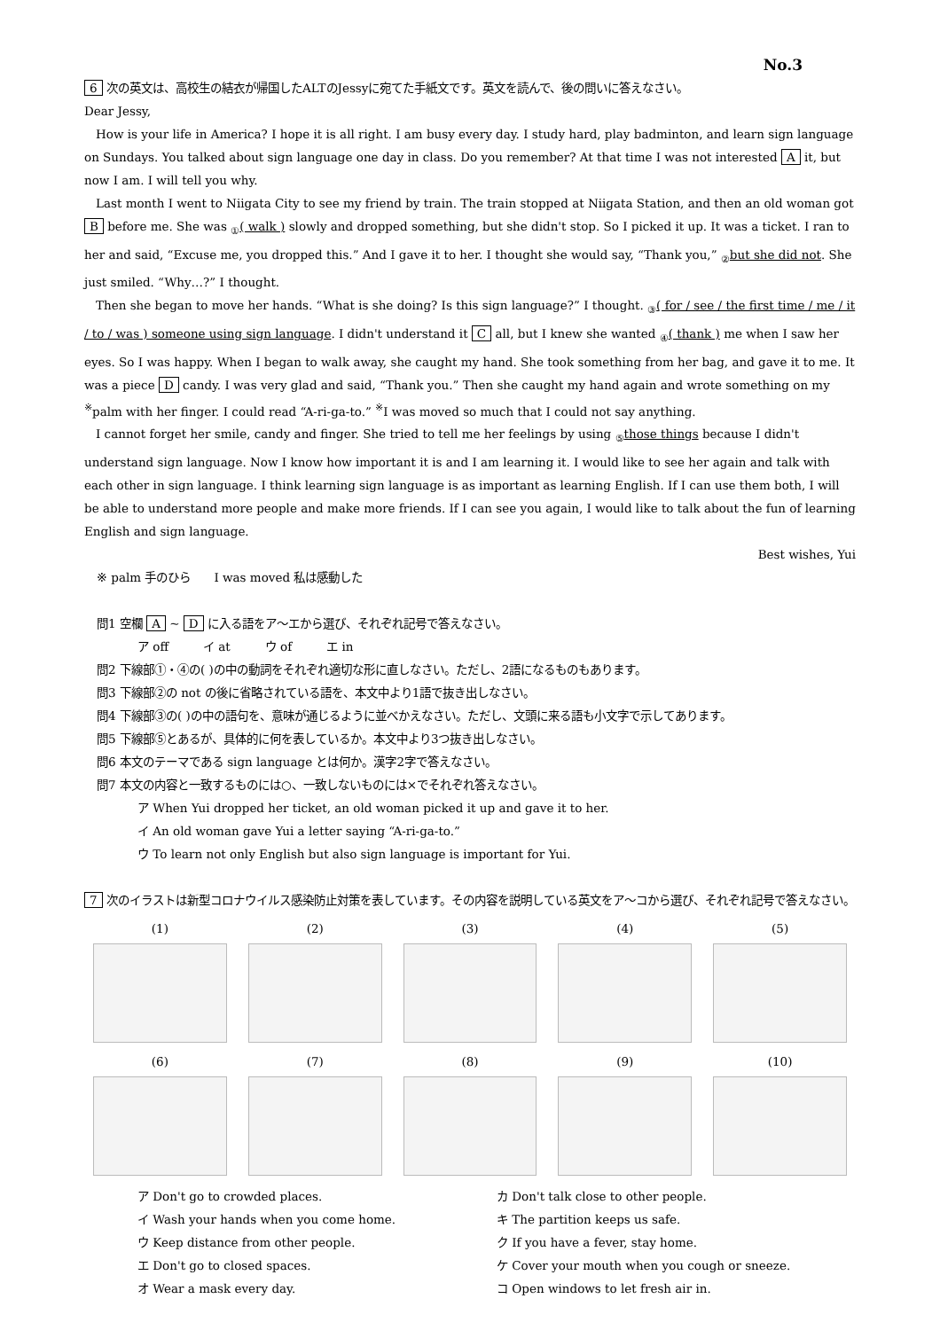No.3
6 次の英文は、高校生の結衣が帰国したALTのJessyに宛てた手紙文です。英文を読んで、後の問いに答えなさい。
Dear Jessy,
How is your life in America? I hope it is all right. I am busy every day. I study hard, play badminton, and learn sign language on Sundays. You talked about sign language one day in class. Do you remember? At that time I was not interested A it, but now I am. I will tell you why.
Last month I went to Niigata City to see my friend by train. The train stopped at Niigata Station, and then an old woman got B before me. She was <sub>①</sub>( walk ) slowly and dropped something, but she didn't stop. So I picked it up. It was a ticket. I ran to her and said, “Excuse me, you dropped this.” And I gave it to her. I thought she would say, “Thank you,” <sub>②</sub>but she did not. She just smiled. “Why…?” I thought.
Then she began to move her hands. “What is she doing? Is this sign language?” I thought. <sub>③</sub>( for / see / the first time / me / it / to / was ) someone using sign language. I didn't understand it C all, but I knew she wanted <sub>④</sub>( thank ) me when I saw her eyes. So I was happy. When I began to walk away, she caught my hand. She took something from her bag, and gave it to me. It was a piece D candy. I was very glad and said, “Thank you.” Then she caught my hand again and wrote something on my <sup>※</sup>palm with her finger. I could read “A-ri-ga-to.” <sup>※</sup>I was moved so much that I could not say anything.
I cannot forget her smile, candy and finger. She tried to tell me her feelings by using <sub>⑤</sub>those things because I didn't understand sign language. Now I know how important it is and I am learning it. I would like to see her again and talk with each other in sign language. I think learning sign language is as important as learning English. If I can use them both, I will be able to understand more people and make more friends. If I can see you again, I would like to talk about the fun of learning English and sign language.
Best wishes, Yui
※ palm 手のひら　　I was moved 私は感動した
問1 空欄 A ~ D に入る語をア～エから選び、それぞれ記号で答えなさい。
ア off　　　イ at　　　ウ of　　　エ in
問2 下線部①・④の( )の中の動詞をそれぞれ適切な形に直しなさい。ただし、2語になるものもあります。
問3 下線部②の not の後に省略されている語を、本文中より1語で抜き出しなさい。
問4 下線部③の( )の中の語句を、意味が通じるように並べかえなさい。ただし、文頭に来る語も小文字で示してあります。
問5 下線部⑤とあるが、具体的に何を表しているか。本文中より3つ抜き出しなさい。
問6 本文のテーマである sign language とは何か。漢字2字で答えなさい。
問7 本文の内容と一致するものには○、一致しないものには×でそれぞれ答えなさい。
ア When Yui dropped her ticket, an old woman picked it up and gave it to her.
イ An old woman gave Yui a letter saying “A-ri-ga-to.”
ウ To learn not only English but also sign language is important for Yui.
7 次のイラストは新型コロナウイルス感染防止対策を表しています。その内容を説明している英文をア～コから選び、それぞれ記号で答えなさい。
(1)
(2)
(3)
(4)
(5)
(6)
(7)
(8)
(9)
(10)
ア Don't go to crowded places.
カ Don't talk close to other people.
イ Wash your hands when you come home.
キ The partition keeps us safe.
ウ Keep distance from other people.
ク If you have a fever, stay home.
エ Don't go to closed spaces.
ケ Cover your mouth when you cough or sneeze.
オ Wear a mask every day.
コ Open windows to let fresh air in.